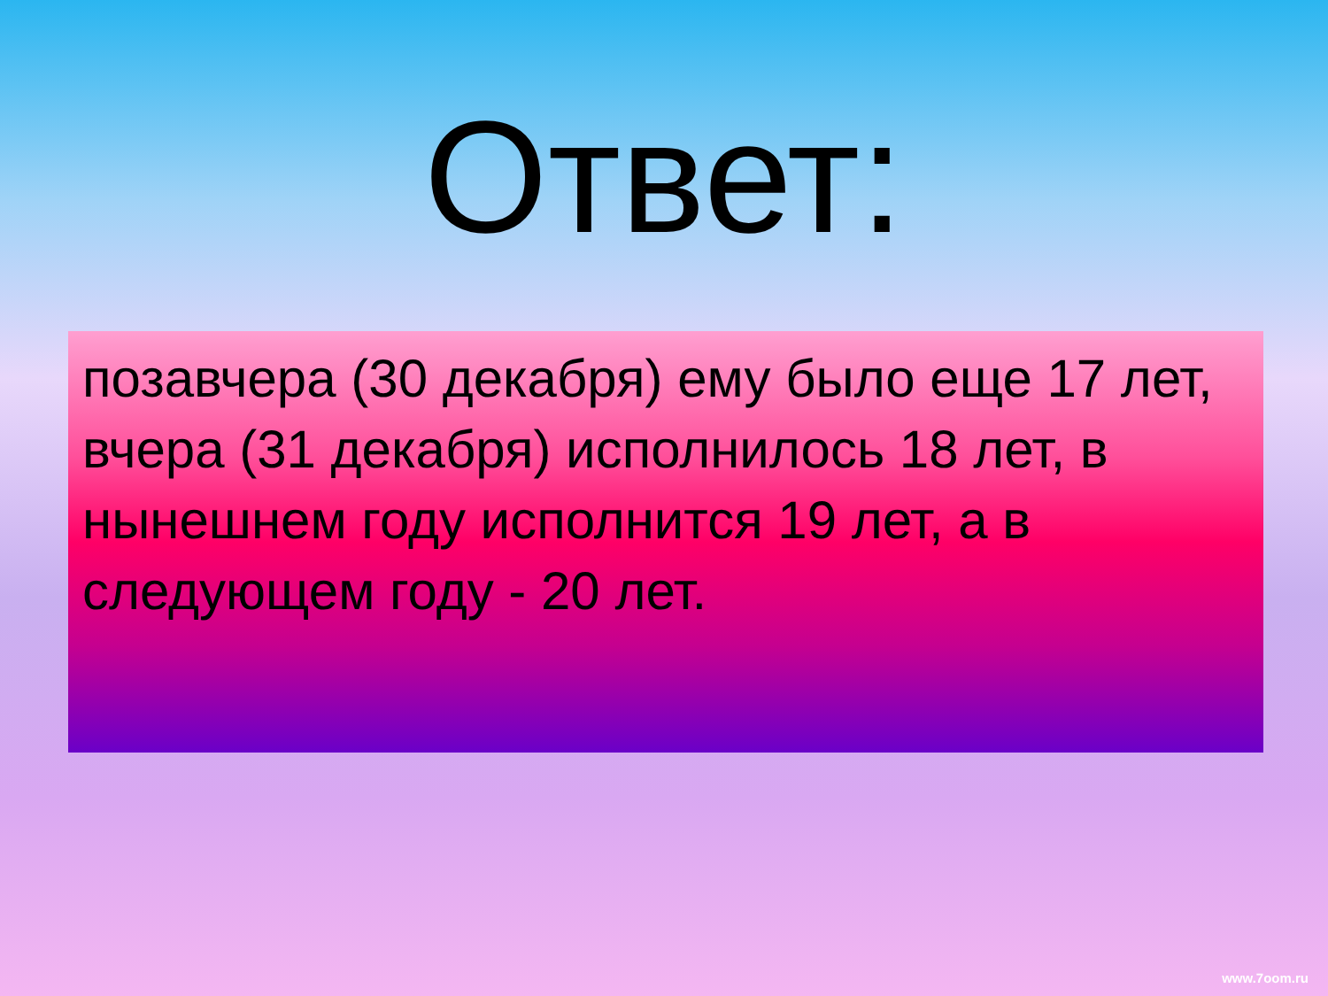Ответ:
позавчера (30 декабря) ему было еще 17 лет, вчера (31 декабря) исполнилось 18 лет, в нынешнем году исполнится 19 лет, а в следующем году - 20 лет.
www.7oom.ru